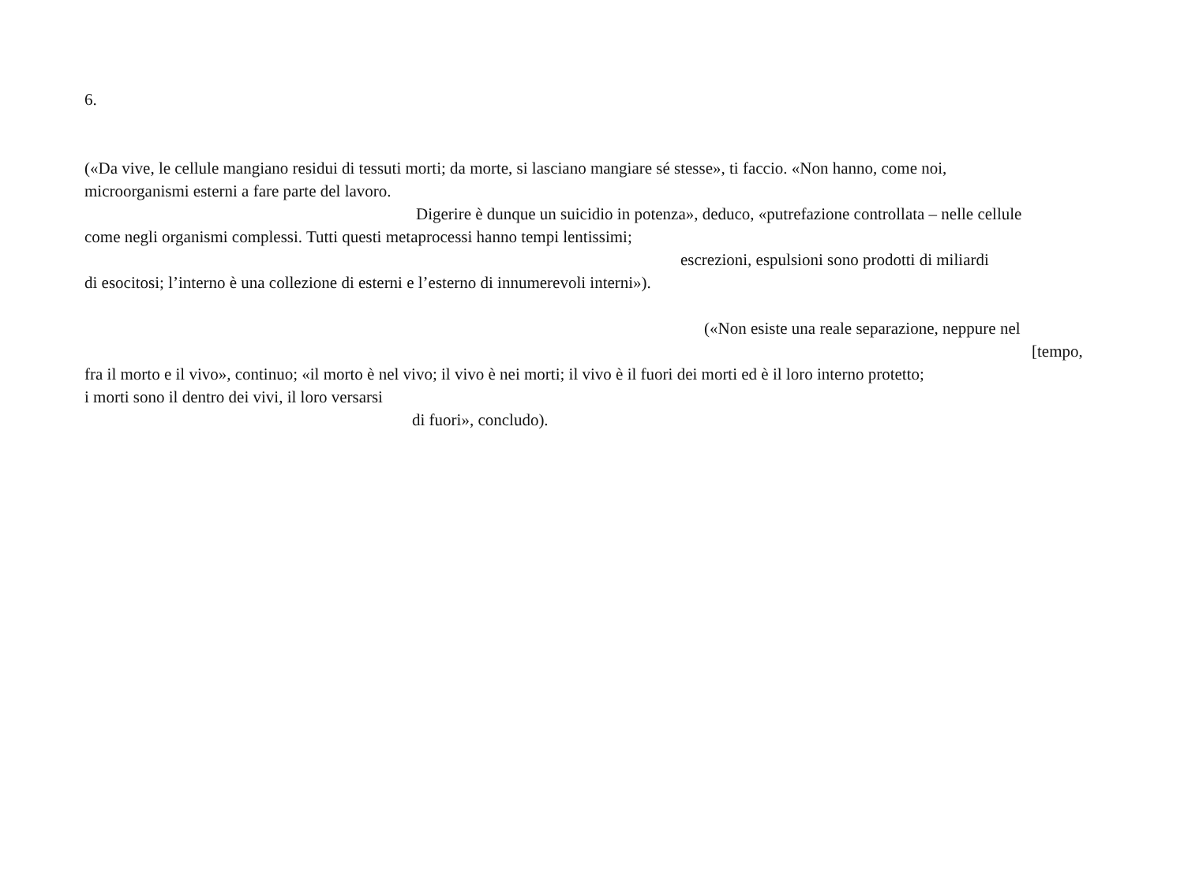6.
(«Da vive, le cellule mangiano residui di tessuti morti; da morte, si lasciano mangiare sé stesse», ti faccio. «Non hanno, come noi,
microorganismi esterni a fare parte del lavoro.
Digerire è dunque un suicidio in potenza», deduco, «putrefazione controllata – nelle cellule
come negli organismi complessi. Tutti questi metaprocessi hanno tempi lentissimi;
escrezioni, espulsioni sono prodotti di miliardi
di esocitosi; l’interno è una collezione di esterni e l’esterno di innumerevoli interni»).
(«Non esiste una reale separazione, neppure nel
[tempo,
fra il morto e il vivo», continuo; «il morto è nel vivo; il vivo è nei morti; il vivo è il fuori dei morti ed è il loro interno protetto;
i morti sono il dentro dei vivi, il loro versarsi
di fuori», concludo).